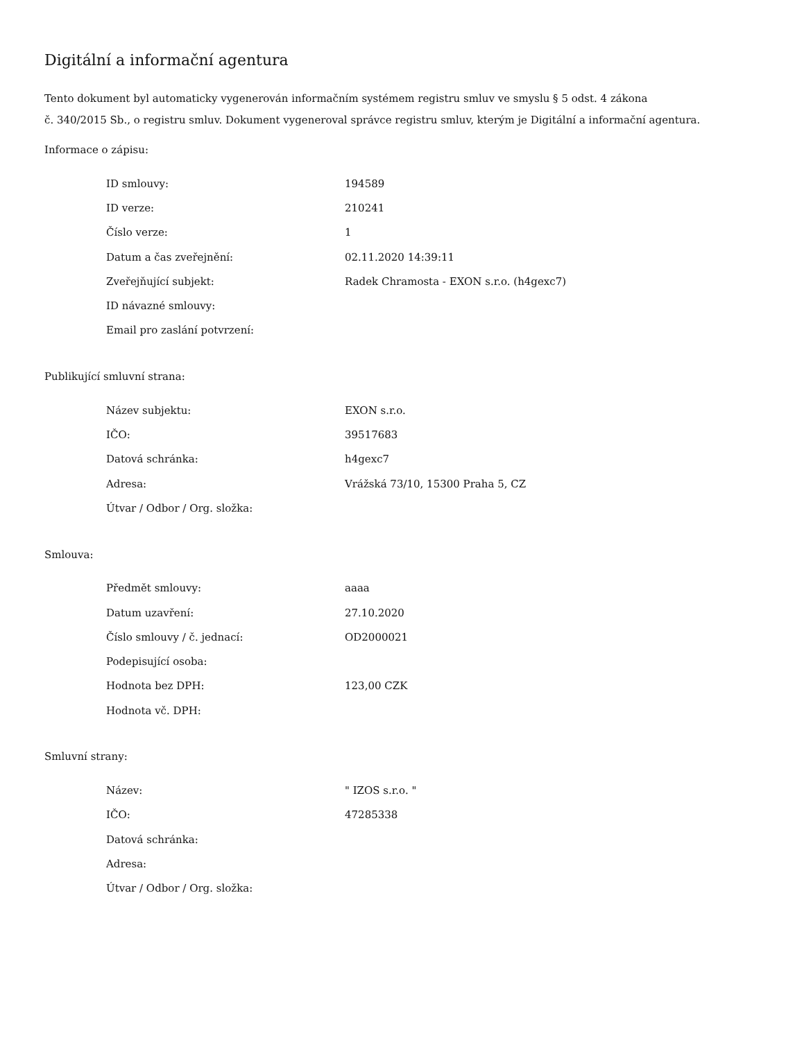Digitální a informační agentura
Tento dokument byl automaticky vygenerován informačním systémem registru smluv ve smyslu § 5 odst. 4 zákona
č. 340/2015 Sb., o registru smluv. Dokument vygeneroval správce registru smluv, kterým je Digitální a informační agentura.
Informace o zápisu:
| ID smlouvy: | 194589 |
| ID verze: | 210241 |
| Číslo verze: | 1 |
| Datum a čas zveřejnění: | 02.11.2020 14:39:11 |
| Zveřejňující subjekt: | Radek Chramosta - EXON s.r.o. (h4gexc7) |
| ID návazné smlouvy: | |
| Email pro zaslání potvrzení: | |
Publikující smluvní strana:
| Název subjektu: | EXON s.r.o. |
| IČO: | 39517683 |
| Datová schránka: | h4gexc7 |
| Adresa: | Vrážská 73/10, 15300 Praha 5, CZ |
| Útvar / Odbor / Org. složka: | |
Smlouva:
| Předmět smlouvy: | aaaa |
| Datum uzavření: | 27.10.2020 |
| Číslo smlouvy / č. jednací: | OD2000021 |
| Podepisující osoba: | |
| Hodnota bez DPH: | 123,00 CZK |
| Hodnota vč. DPH: | |
Smluvní strany:
| Název: | " IZOS s.r.o. " |
| IČO: | 47285338 |
| Datová schránka: | |
| Adresa: | |
| Útvar / Odbor / Org. složka: | |